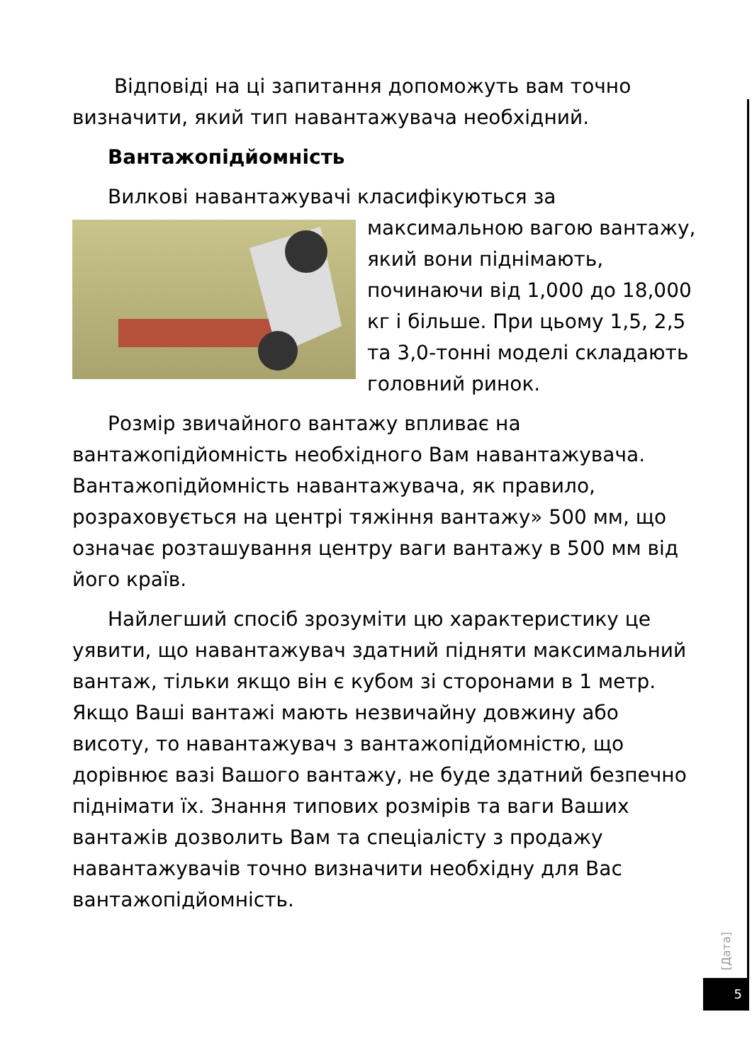Відповіді на ці запитання допоможуть вам точно визначити, який тип навантажувача необхідний.
Вантажопідйомність
Вилкові навантажувачі класифікуються за максимальною вагою вантажу, який вони піднімають, починаючи від 1,000 до 18,000 кг і більше. При цьому 1,5, 2,5 та 3,0-тонні моделі складають головний ринок.
Розмір звичайного вантажу впливає на вантажопідйомність необхідного Вам навантажувача. Вантажопідйомність навантажувача, як правило, розраховується на центрі тяжіння вантажу» 500 мм, що означає розташування центру ваги вантажу в 500 мм від його країв.
Найлегший спосіб зрозуміти цю характеристику це уявити, що навантажувач здатний підняти максимальний вантаж, тільки якщо він є кубом зі сторонами в 1 метр. Якщо Ваші вантажі мають незвичайну довжину або висоту, то навантажувач з вантажопідйомністю, що дорівнює вазі Вашого вантажу, не буде здатний безпечно піднімати їх. Знання типових розмірів та ваги Ваших вантажів дозволить Вам та спеціалісту з продажу навантажувачів точно визначити необхідну для Вас вантажопідйомність.
[Дата]
5